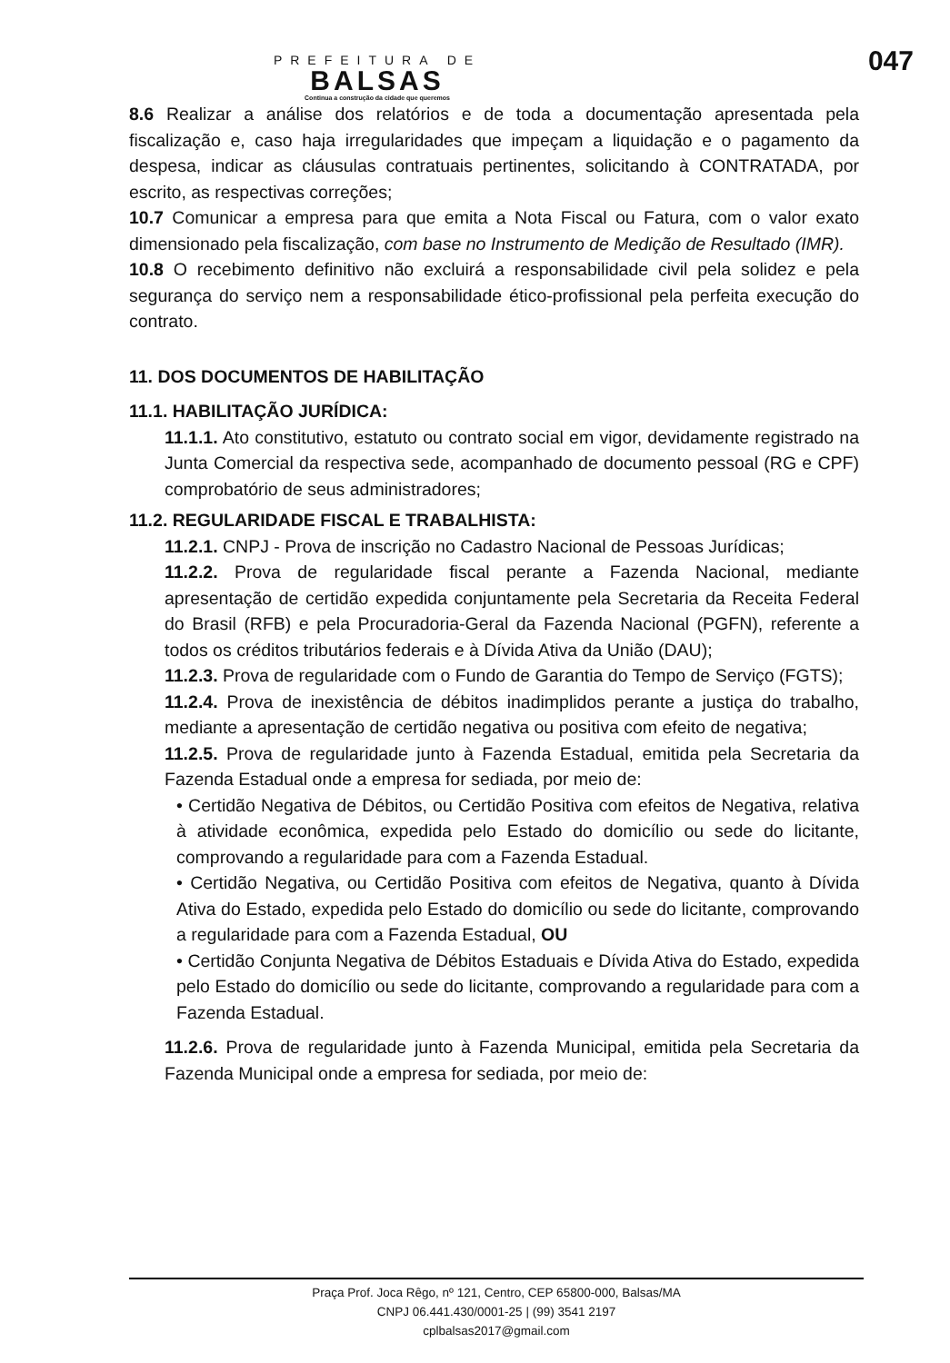047
PREFEITURA DE
BALSAS
Continua a construção da cidade que queremos
8.6 Realizar a análise dos relatórios e de toda a documentação apresentada pela fiscalização e, caso haja irregularidades que impeçam a liquidação e o pagamento da despesa, indicar as cláusulas contratuais pertinentes, solicitando à CONTRATADA, por escrito, as respectivas correções;
10.7 Comunicar a empresa para que emita a Nota Fiscal ou Fatura, com o valor exato dimensionado pela fiscalização, com base no Instrumento de Medição de Resultado (IMR).
10.8 O recebimento definitivo não excluirá a responsabilidade civil pela solidez e pela segurança do serviço nem a responsabilidade ético-profissional pela perfeita execução do contrato.
11. DOS DOCUMENTOS DE HABILITAÇÃO
11.1. HABILITAÇÃO JURÍDICA:
11.1.1. Ato constitutivo, estatuto ou contrato social em vigor, devidamente registrado na Junta Comercial da respectiva sede, acompanhado de documento pessoal (RG e CPF) comprobatório de seus administradores;
11.2. REGULARIDADE FISCAL E TRABALHISTA:
11.2.1. CNPJ - Prova de inscrição no Cadastro Nacional de Pessoas Jurídicas;
11.2.2. Prova de regularidade fiscal perante a Fazenda Nacional, mediante apresentação de certidão expedida conjuntamente pela Secretaria da Receita Federal do Brasil (RFB) e pela Procuradoria-Geral da Fazenda Nacional (PGFN), referente a todos os créditos tributários federais e à Dívida Ativa da União (DAU);
11.2.3. Prova de regularidade com o Fundo de Garantia do Tempo de Serviço (FGTS);
11.2.4. Prova de inexistência de débitos inadimplidos perante a justiça do trabalho, mediante a apresentação de certidão negativa ou positiva com efeito de negativa;
11.2.5. Prova de regularidade junto à Fazenda Estadual, emitida pela Secretaria da Fazenda Estadual onde a empresa for sediada, por meio de:
• Certidão Negativa de Débitos, ou Certidão Positiva com efeitos de Negativa, relativa à atividade econômica, expedida pelo Estado do domicílio ou sede do licitante, comprovando a regularidade para com a Fazenda Estadual.
• Certidão Negativa, ou Certidão Positiva com efeitos de Negativa, quanto à Dívida Ativa do Estado, expedida pelo Estado do domicílio ou sede do licitante, comprovando a regularidade para com a Fazenda Estadual, OU
• Certidão Conjunta Negativa de Débitos Estaduais e Dívida Ativa do Estado, expedida pelo Estado do domicílio ou sede do licitante, comprovando a regularidade para com a Fazenda Estadual.
11.2.6. Prova de regularidade junto à Fazenda Municipal, emitida pela Secretaria da Fazenda Municipal onde a empresa for sediada, por meio de:
Praça Prof. Joca Rêgo, nº 121, Centro, CEP 65800-000, Balsas/MA
CNPJ 06.441.430/0001-25 | (99) 3541 2197
cplbalsas2017@gmail.com